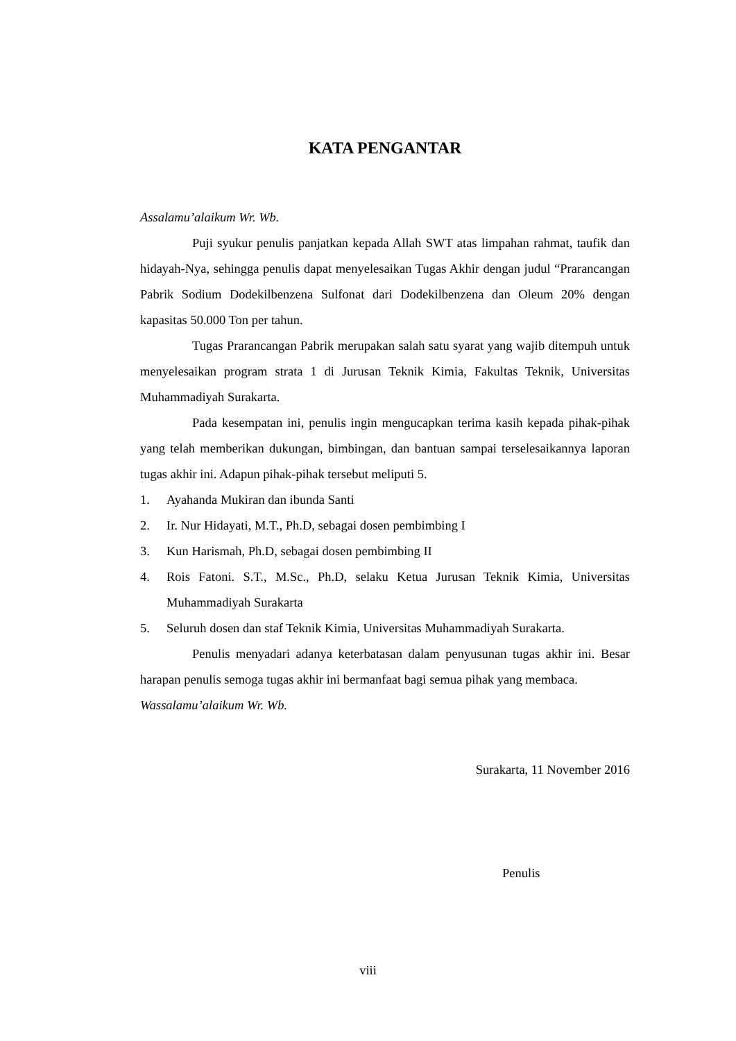KATA PENGANTAR
Assalamu’alaikum Wr. Wb.
Puji syukur penulis panjatkan kepada Allah SWT atas limpahan rahmat, taufik dan hidayah-Nya, sehingga penulis dapat menyelesaikan Tugas Akhir dengan judul “Prarancangan Pabrik Sodium Dodekilbenzena Sulfonat dari Dodekilbenzena dan Oleum 20% dengan kapasitas 50.000 Ton per tahun.
Tugas Prarancangan Pabrik merupakan salah satu syarat yang wajib ditempuh untuk menyelesaikan program strata 1 di Jurusan Teknik Kimia, Fakultas Teknik, Universitas Muhammadiyah Surakarta.
Pada kesempatan ini, penulis ingin mengucapkan terima kasih kepada pihak-pihak yang telah memberikan dukungan, bimbingan, dan bantuan sampai terselesaikannya laporan tugas akhir ini. Adapun pihak-pihak tersebut meliputi 5.
1. Ayahanda Mukiran dan ibunda Santi
2. Ir. Nur Hidayati, M.T., Ph.D, sebagai dosen pembimbing I
3. Kun Harismah, Ph.D, sebagai dosen pembimbing II
4. Rois Fatoni. S.T., M.Sc., Ph.D, selaku Ketua Jurusan Teknik Kimia, Universitas Muhammadiyah Surakarta
5. Seluruh dosen dan staf Teknik Kimia, Universitas Muhammadiyah Surakarta.
Penulis menyadari adanya keterbatasan dalam penyusunan tugas akhir ini. Besar harapan penulis semoga tugas akhir ini bermanfaat bagi semua pihak yang membaca.
Wassalamu’alaikum Wr. Wb.
Surakarta, 11 November 2016
Penulis
viii